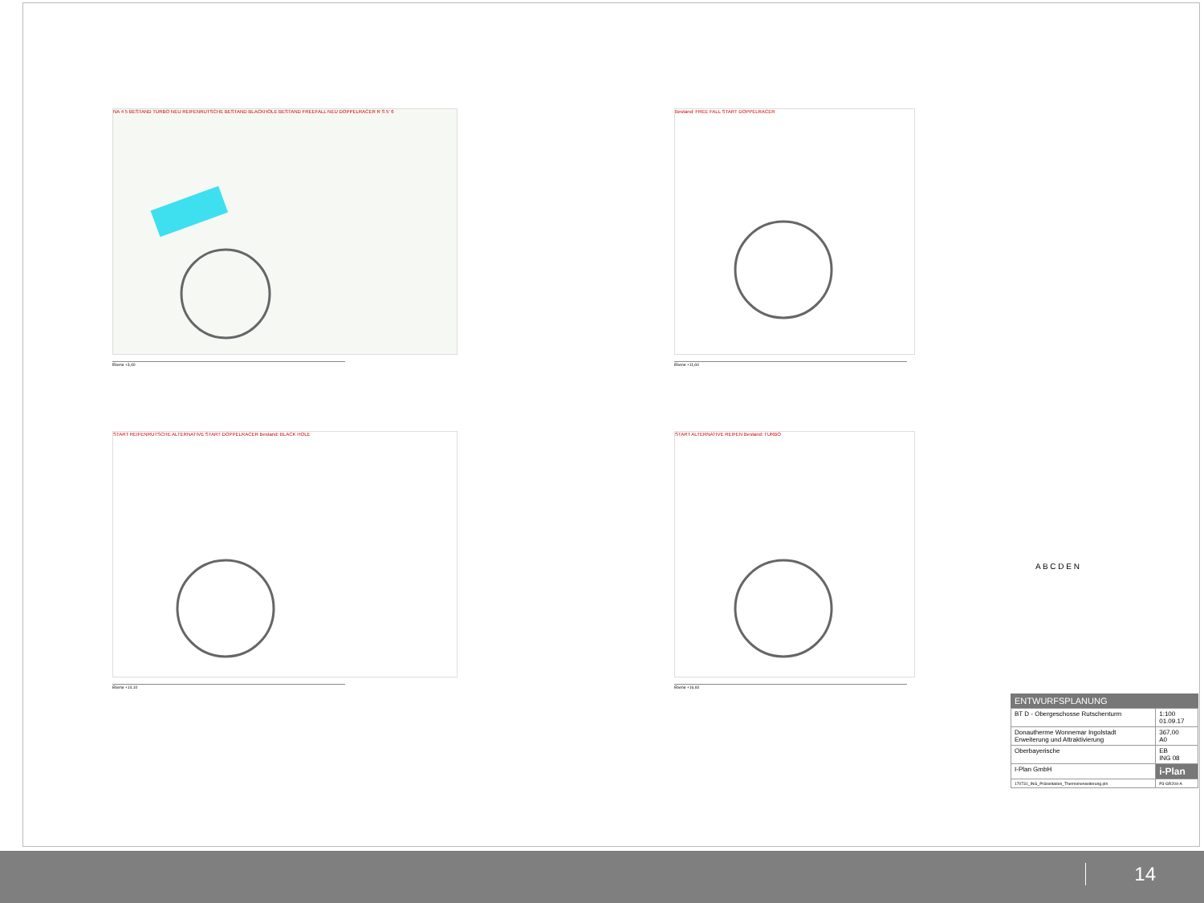NA 4 5 BESTAND TURBO NEU REIFENRUTSCHE BESTAND BLACKHOLE BESTAND FREEFALL NEU DOPPELRACER R S 5' 6
Ebene +3,40
Bestand: FREE FALL START DOPPELRACER
Ebene +11,60
START REIFENRUTSCHE ALTERNATIVE START DOPPELRACER Bestand: BLACK HOLE
Ebene +14,10
START ALTERNATIVE REIFEN Bestand: TURBO
Ebene +16,60
A B C D E N
ENTWURFSPLANUNG
| BT D - Obergeschosse Rutschenturm | 1:100 01.09.17 |
| Donautherme Wonnemar Ingolstadt Erweiterung und Attraktivierung | 367,00 A0 |
| Oberbayerische | EB ING 08 |
| I-Plan GmbH | i-Plan |
| 170731_ING_Präsentation_Thermenerweiterung.pln | P3-GR204-A |
14